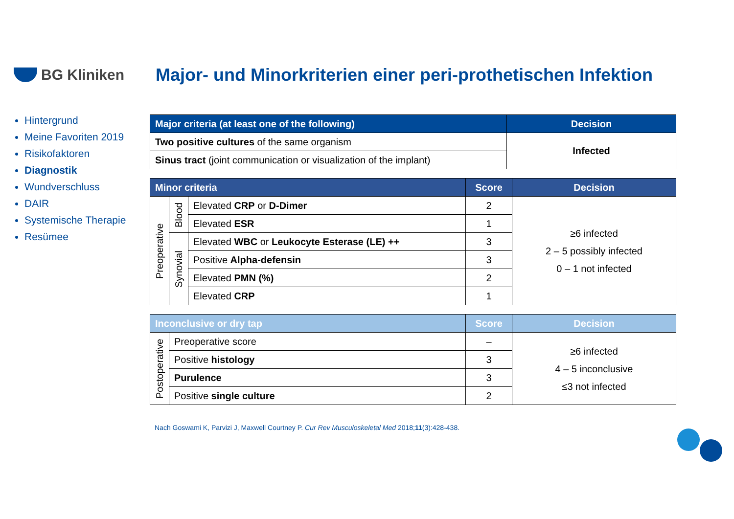BG Kliniken
Major- und Minorkriterien einer peri-prothetischen Infektion
Hintergrund
Meine Favoriten 2019
Risikofaktoren
Diagnostik
Wundverschluss
DAIR
Systemische Therapie
Resümee
| Major criteria (at least one of the following) | Decision |
| --- | --- |
| Two positive cultures of the same organism | Infected |
| Sinus tract (joint communication or visualization of the implant) | |
| Minor criteria | | | Score | Decision |
| --- | --- | --- | --- | --- |
| Preoperative | Blood | Elevated CRP or D-Dimer | 2 | ≥6 infected 2 – 5 possibly infected 0 – 1 not infected |
| | | Elevated ESR | 1 | |
| | Synovial | Elevated WBC or Leukocyte Esterase (LE) ++ | 3 | |
| | | Positive Alpha-defensin | 3 | |
| | | Elevated PMN (%) | 2 | |
| | | Elevated CRP | 1 | |
| Inconclusive or dry tap | | Score | Decision |
| --- | --- | --- | --- |
| Postoperative | Preoperative score | – | ≥6 infected 4 – 5 inconclusive ≤3 not infected |
| | Positive histology | 3 | |
| | Purulence | 3 | |
| | Positive single culture | 2 | |
Nach Goswami K, Parvizi J, Maxwell Courtney P. Cur Rev Musculoskeletal Med 2018;11(3):428-438.